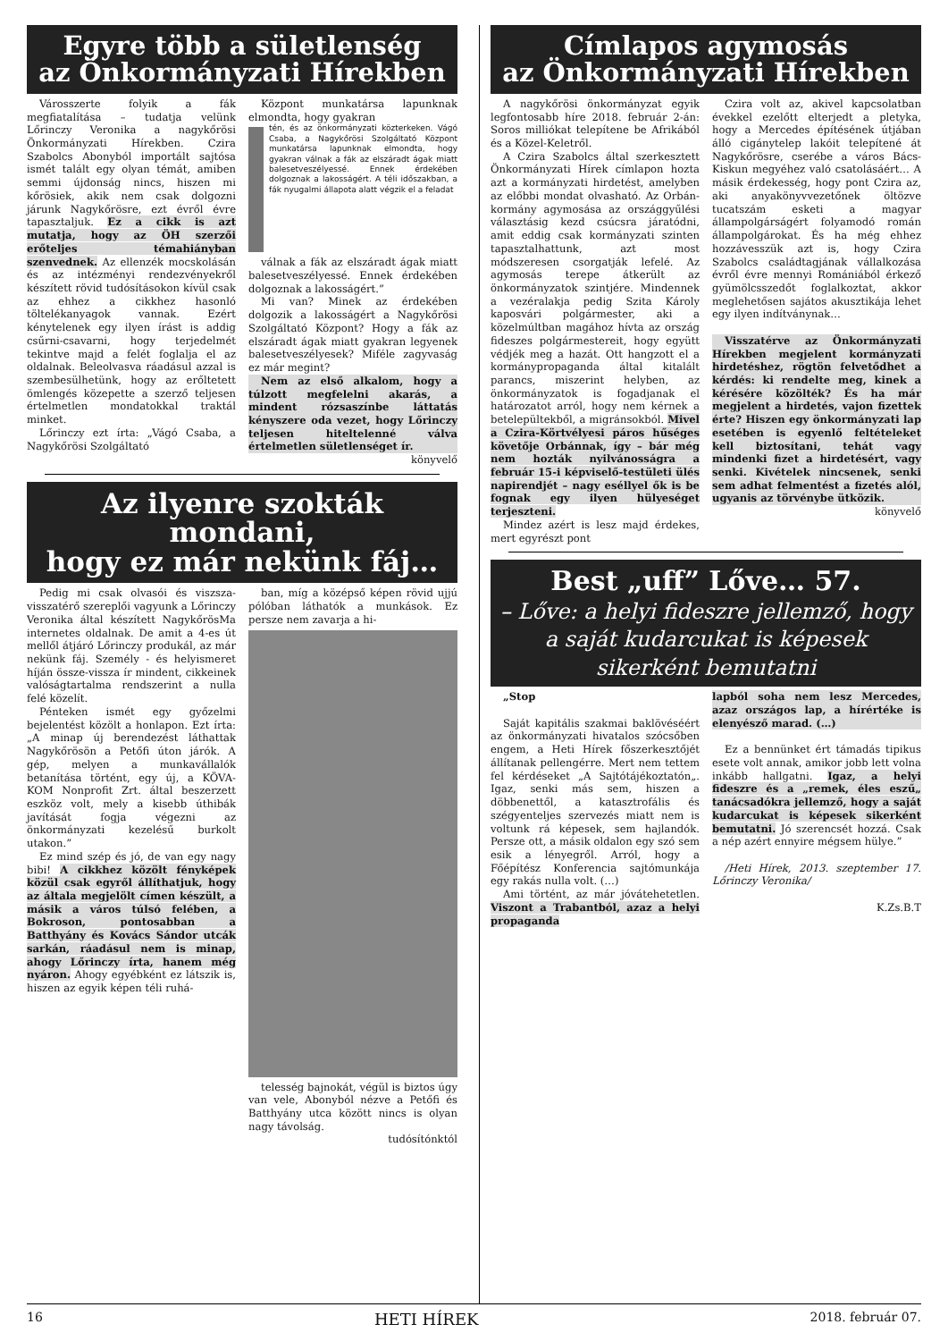Egyre több a sületlenség
az Önkormányzati Hírekben
Városszerte folyik a fák megfiatalítása – tudatja velünk Lőrinczy Veronika a nagykőrösi Önkormányzati Hírekben. Czira Szabolcs Abonyból importált sajtósa ismét talált egy olyan témát, amiben semmi újdonság nincs, hiszen mi kőrösiek, akik nem csak dolgozni járunk Nagykőrösre, ezt évről évre tapasztaljuk. Ez a cikk is azt mutatja, hogy az ÖH szerzői erőteljes témahiányban szenvednek. Az ellenzék mocskolásán és az intézményi rendezvényekről készített rövid tudósításokon kívül csak az ehhez a cikkhez hasonló töltelékanyagok vannak. Ezért kénytelenek egy ilyen írást is addig csűrni-csavarni, hogy terjedelmét tekintve majd a felét foglalja el az oldalnak. Beleolvasva ráadásul azzal is szembesülhetünk, hogy az erőltetett ömlengés közepette a szerző teljesen értelmetlen mondatokkal traktál minket.
Lőrinczy ezt írta: „Vágó Csaba, a Nagykőrösi Szolgáltató
Központ munkatársa lapunknak elmondta, hogy gyakran
tén, és az önkormányzati közterkeken. Vágó Csaba, a Nagykőrösi Szolgáltató Központ munkatársa lapunknak elmondta, hogy gyakran válnak a fák az elszáradt ágak miatt balesetveszélyessé. Ennek érdekében dolgoznak a lakosságért. A téli időszakban, a fák nyugalmi állapota alatt végzik el a feladat
válnak a fák az elszáradt ágak miatt balesetveszélyessé. Ennek érdekében dolgoznak a lakosságért.”
Mi van? Minek az érdekében dolgozik a lakosságért a Nagykőrösi Szolgáltató Központ? Hogy a fák az elszáradt ágak miatt gyakran legyenek balesetveszélyesek? Miféle zagyvaság ez már megint?
Nem az első alkalom, hogy a túlzott megfelelni akarás, a mindent rózsaszínbe láttatás kényszere oda vezet, hogy Lőrinczy teljesen hiteltelenné válva értelmetlen sületlenséget ír.
könyvelő
Az ilyenre szokták mondani,
hogy ez már nekünk fáj…
Pedig mi csak olvasói és viszsza-visszatérő szereplői vagyunk a Lőrinczy Veronika által készített NagykőrösMa internetes oldalnak. De amit a 4-es út mellől átjáró Lőrinczy produkál, az már nekünk fáj. Személy - és helyismeret híján össze-vissza ír mindent, cikkeinek valóságtartalma rendszerint a nulla felé közelít.
Pénteken ismét egy győzelmi bejelentést közölt a honlapon. Ezt írta: „A minap új berendezést láthattak Nagykőrösön a Petőfi úton járók. A gép, melyen a munkavállalók betanítása történt, egy új, a KÖVA-KOM Nonprofit Zrt. által beszerzett eszköz volt, mely a kisebb úthibák javítását fogja végezni az önkormányzati kezelésű burkolt utakon.”
Ez mind szép és jó, de van egy nagy bibi! A cikkhez közölt fényképek közül csak egyről állíthatjuk, hogy az általa megjelölt címen készült, a másik a város túlsó felében, a Bokroson, pontosabban a Batthyány és Kovács Sándor utcák sarkán, ráadásul nem is minap, ahogy Lőrinczy írta, hanem még nyáron. Ahogy egyébként ez látszik is, hiszen az egyik képen téli ruhá-
ban, míg a középső képen rövid ujjú pólóban láthatók a munkások. Ez persze nem zavarja a hi-
telesség bajnokát, végül is biztos úgy van vele, Abonyból nézve a Petőfi és Batthyány utca között nincs is olyan nagy távolság.
tudósítónktól
Címlapos agymosás
az Önkormányzati Hírekben
A nagykőrösi önkormányzat egyik legfontosabb híre 2018. február 2-án: Soros milliókat telepítene be Afrikából és a Közel-Keletről.
A Czira Szabolcs által szerkesztett Önkormányzati Hírek címlapon hozta azt a kormányzati hirdetést, amelyben az előbbi mondat olvasható. Az Orbán-kormány agymosása az országgyűlési választásig kezd csúcsra járatódni, amit eddig csak kormányzati szinten tapasztalhattunk, azt most módszeresen csorgatják lefelé. Az agymosás terepe átkerült az önkormányzatok szintjére. Mindennek a vezéralakja pedig Szita Károly kaposvári polgármester, aki a közelmúltban magához hívta az ország fideszes polgármestereit, hogy együtt védjék meg a hazát. Ott hangzott el a kormánypropaganda által kitalált parancs, miszerint helyben, az önkormányzatok is fogadjanak el határozatot arról, hogy nem kérnek a betelepültekből, a migránsokból. Mivel a Czira-Körtvélyesi páros hűséges követője Orbánnak, így – bár még nem hozták nyilvánosságra a február 15-i képviselő-testületi ülés napirendjét – nagy eséllyel ők is be fognak egy ilyen hülyeséget terjeszteni.
Mindez azért is lesz majd érdekes, mert egyrészt pont
Czira volt az, akivel kapcsolatban évekkel ezelőtt elterjedt a pletyka, hogy a Mercedes építésének útjában álló cigánytelep lakóit telepítené át Nagykőrösre, cserébe a város Bács-Kiskun megyéhez való csatolásáért… A másik érdekesség, hogy pont Czira az, aki anyakönyvvezetőnek öltözve tucatszám esketi a magyar állampolgárságért folyamodó román állampolgárokat. És ha még ehhez hozzávesszük azt is, hogy Czira Szabolcs családtagjának vállalkozása évről évre mennyi Romániából érkező gyümölcsszedőt foglalkoztat, akkor meglehetősen sajátos akusztikája lehet egy ilyen indítványnak…
Visszatérve az Önkormányzati Hírekben megjelent kormányzati hirdetéshez, rögtön felvetődhet a kérdés: ki rendelte meg, kinek a kérésére közölték? És ha már megjelent a hirdetés, vajon fizettek érte? Hiszen egy önkormányzati lap esetében is egyenlő feltételeket kell biztosítani, tehát vagy mindenki fizet a hirdetésért, vagy senki. Kivételek nincsenek, senki sem adhat felmentést a fizetés alól, ugyanis az törvénybe ütközik.
könyvelő
Best „uff” Lőve… 57.
– Lőve: a helyi fideszre jellemző, hogy a saját kudarcukat is képesek sikerként bemutatni
„Stop
Saját kapitális szakmai baklövéséért az önkormányzati hivatalos szócsőben engem, a Heti Hírek főszerkesztőjét állítanak pellengérre. Mert nem tettem fel kérdéseket „A Sajtótájékoztatón„. Igaz, senki más sem, hiszen a döbbenettől, a katasztrofális és szégyenteljes szervezés miatt nem is voltunk rá képesek, sem hajlandók. Persze ott, a másik oldalon egy szó sem esik a lényegről. Arról, hogy a Főépítész Konferencia sajtómunkája egy rakás nulla volt. (…)
Ami történt, az már jóvátehetetlen. Viszont a Trabantból, azaz a helyi propaganda
lapból soha nem lesz Mercedes, azaz országos lap, a hírértéke is elenyésző marad. (…)
Ez a bennünket ért támadás tipikus esete volt annak, amikor jobb lett volna inkább hallgatni. Igaz, a helyi fideszre és a „remek, éles eszű„ tanácsadókra jellemző, hogy a saját kudarcukat is képesek sikerként bemutatni. Jó szerencsét hozzá. Csak a nép azért ennyire mégsem hülye.”
/Heti Hírek, 2013. szeptember 17. Lőrinczy Veronika/
K.Zs.B.T
16 HETI HÍREK 2018. február 07.